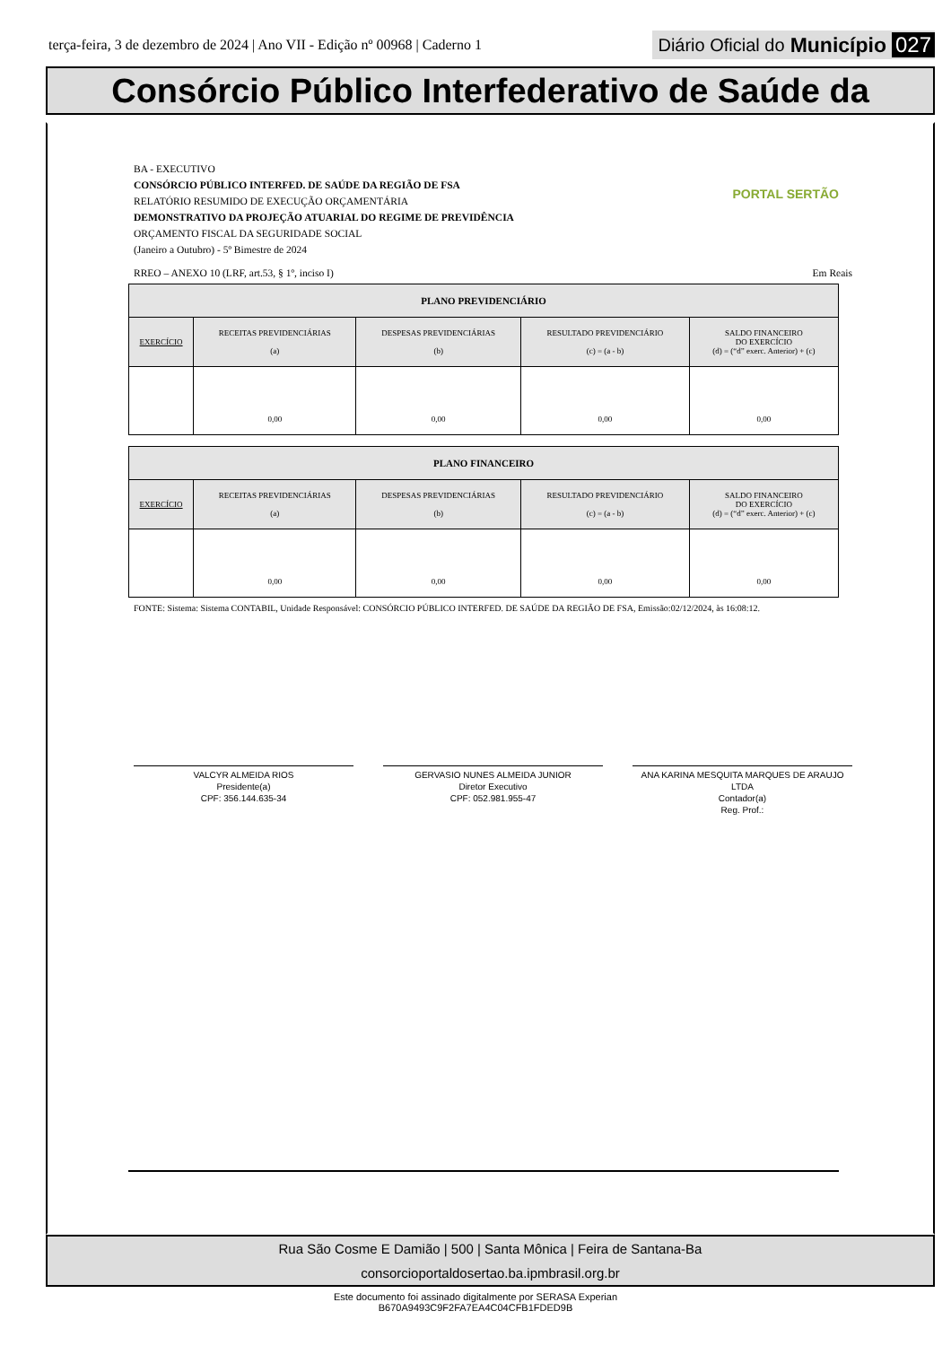terça-feira, 3 de dezembro de 2024 | Ano VII - Edição nº 00968 | Caderno 1 Diário Oficial do Município 027
Consórcio Público Interfederativo de Saúde da
PORTAL SERTÃO
BA - EXECUTIVO
CONSÓRCIO PÚBLICO INTERFED. DE SAÚDE DA REGIÃO DE FSA
RELATÓRIO RESUMIDO DE EXECUÇÃO ORÇAMENTÁRIA
DEMONSTRATIVO DA PROJEÇÃO ATUARIAL DO REGIME DE PREVIDÊNCIA
ORÇAMENTO FISCAL DA SEGURIDADE SOCIAL
(Janeiro a Outubro) - 5º Bimestre de 2024
RREO – ANEXO 10 (LRF, art.53, § 1º, inciso I) Em Reais
| PLANO PREVIDENCIÁRIO | | | | |
| EXERCÍCIO | RECEITAS PREVIDENCIÁRIAS (a) | DESPESAS PREVIDENCIÁRIAS (b) | RESULTADO PREVIDENCIÁRIO (c) = (a - b) | SALDO FINANCEIRO DO EXERCÍCIO (d) = (“d” exerc. Anterior) + (c) |
| | 0,00 | 0,00 | 0,00 | 0,00 |
| PLANO FINANCEIRO | | | | |
| EXERCÍCIO | RECEITAS PREVIDENCIÁRIAS (a) | DESPESAS PREVIDENCIÁRIAS (b) | RESULTADO PREVIDENCIÁRIO (c) = (a - b) | SALDO FINANCEIRO DO EXERCÍCIO (d) = (“d” exerc. Anterior) + (c) |
| | 0,00 | 0,00 | 0,00 | 0,00 |
FONTE: Sistema: Sistema CONTABIL, Unidade Responsável: CONSÓRCIO PÚBLICO INTERFED. DE SAÚDE DA REGIÃO DE FSA, Emissão:02/12/2024, às 16:08:12.
VALCYR ALMEIDA RIOS
Presidente(a)
CPF: 356.144.635-34
GERVASIO NUNES ALMEIDA JUNIOR
Diretor Executivo
CPF: 052.981.955-47
ANA KARINA MESQUITA MARQUES DE ARAUJO LTDA
Contador(a)
Reg. Prof.:
Rua São Cosme E Damião | 500 | Santa Mônica | Feira de Santana-Ba
consorcioportaldosertao.ba.ipmbrasil.org.br
Este documento foi assinado digitalmente por SERASA Experian
B670A9493C9F2FA7EA4C04CFB1FDED9B